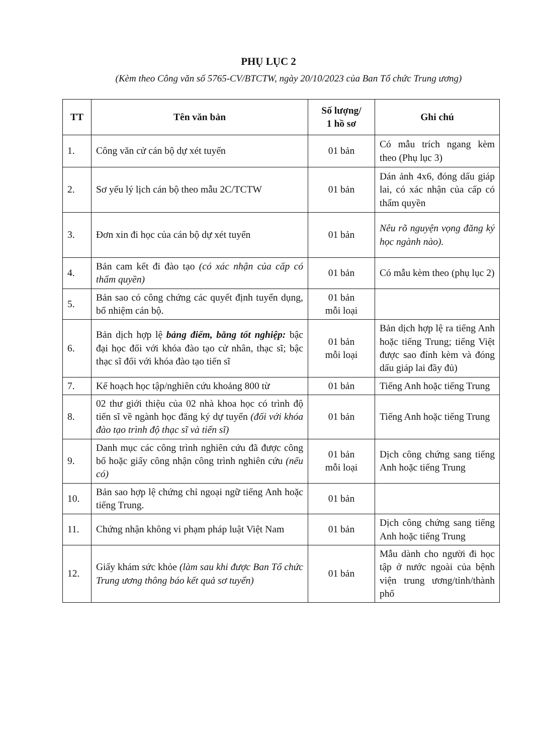PHỤ LỤC 2
(Kèm theo Công văn số 5765-CV/BTCTW, ngày 20/10/2023 của Ban Tổ chức Trung ương)
| TT | Tên văn bản | Số lượng/ 1 hồ sơ | Ghi chú |
| --- | --- | --- | --- |
| 1. | Công văn cử cán bộ dự xét tuyển | 01 bản | Có mẫu trích ngang kèm theo (Phụ lục 3) |
| 2. | Sơ yếu lý lịch cán bộ theo mẫu 2C/TCTW | 01 bản | Dán ảnh 4x6, đóng dấu giáp lai, có xác nhận của cấp có thẩm quyền |
| 3. | Đơn xin đi học của cán bộ dự xét tuyển | 01 bản | Nêu rõ nguyện vọng đăng ký học ngành nào). |
| 4. | Bản cam kết đi đào tạo (có xác nhận của cấp có thẩm quyền) | 01 bản | Có mẫu kèm theo (phụ lục 2) |
| 5. | Bản sao có công chứng các quyết định tuyển dụng, bổ nhiệm cán bộ. | 01 bản mỗi loại | |
| 6. | Bản dịch hợp lệ bảng điểm, bằng tốt nghiệp: bậc đại học đối với khóa đào tạo cử nhân, thạc sĩ; bậc thạc sĩ đối với khóa đào tạo tiến sĩ | 01 bản mỗi loại | Bản dịch hợp lệ ra tiếng Anh hoặc tiếng Trung; tiếng Việt được sao đính kèm và đóng dấu giáp lai đầy đủ) |
| 7. | Kế hoạch học tập/nghiên cứu khoảng 800 từ | 01 bản | Tiếng Anh hoặc tiếng Trung |
| 8. | 02 thư giới thiệu của 02 nhà khoa học có trình độ tiến sĩ về ngành học đăng ký dự tuyển (đối với khóa đào tạo trình độ thạc sĩ và tiến sĩ) | 01 bản | Tiếng Anh hoặc tiếng Trung |
| 9. | Danh mục các công trình nghiên cứu đã được công bố hoặc giấy công nhận công trình nghiên cứu (nếu có) | 01 bản mỗi loại | Dịch công chứng sang tiếng Anh hoặc tiếng Trung |
| 10. | Bản sao hợp lệ chứng chỉ ngoại ngữ tiếng Anh hoặc tiếng Trung. | 01 bản | |
| 11. | Chứng nhận không vi phạm pháp luật Việt Nam | 01 bản | Dịch công chứng sang tiếng Anh hoặc tiếng Trung |
| 12. | Giấy khám sức khỏe (làm sau khi được Ban Tổ chức Trung ương thông báo kết quả sơ tuyển) | 01 bản | Mẫu dành cho người đi học tập ở nước ngoài của bệnh viện trung ương/tỉnh/thành phố |